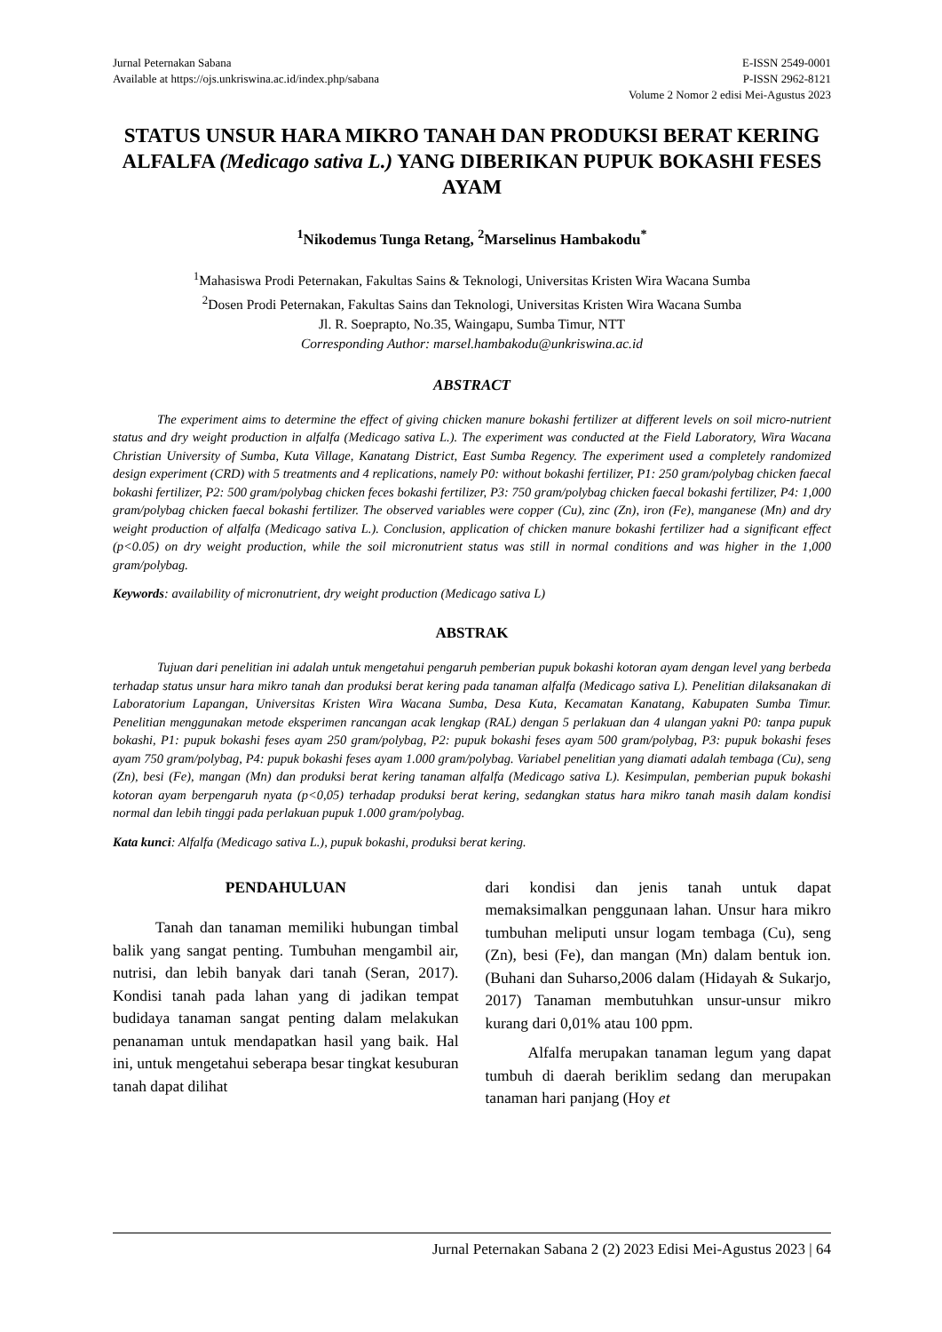Jurnal Peternakan Sabana
Available at https://ojs.unkriswina.ac.id/index.php/sabana
E-ISSN 2549-0001
P-ISSN 2962-8121
Volume 2 Nomor 2 edisi Mei-Agustus 2023
STATUS UNSUR HARA MIKRO TANAH DAN PRODUKSI BERAT KERING ALFALFA (Medicago sativa L.) YANG DIBERIKAN PUPUK BOKASHI FESES AYAM
<sup>1</sup> Nikodemus Tunga Retang, <sup>2</sup>Marselinus Hambakodu<sup>*</sup>
<sup>1</sup> Mahasiswa Prodi Peternakan, Fakultas Sains & Teknologi, Universitas Kristen Wira Wacana Sumba
<sup>2</sup> Dosen Prodi Peternakan, Fakultas Sains dan Teknologi, Universitas Kristen Wira Wacana Sumba
Jl. R. Soeprapto, No.35, Waingapu, Sumba Timur, NTT
Corresponding Author: marsel.hambakodu@unkriswina.ac.id
ABSTRACT
The experiment aims to determine the effect of giving chicken manure bokashi fertilizer at different levels on soil micro-nutrient status and dry weight production in alfalfa (Medicago sativa L.). The experiment was conducted at the Field Laboratory, Wira Wacana Christian University of Sumba, Kuta Village, Kanatang District, East Sumba Regency. The experiment used a completely randomized design experiment (CRD) with 5 treatments and 4 replications, namely P0: without bokashi fertilizer, P1: 250 gram/polybag chicken faecal bokashi fertilizer, P2: 500 gram/polybag chicken feces bokashi fertilizer, P3: 750 gram/polybag chicken faecal bokashi fertilizer, P4: 1,000 gram/polybag chicken faecal bokashi fertilizer. The observed variables were copper (Cu), zinc (Zn), iron (Fe), manganese (Mn) and dry weight production of alfalfa (Medicago sativa L.). Conclusion, application of chicken manure bokashi fertilizer had a significant effect (p<0.05) on dry weight production, while the soil micronutrient status was still in normal conditions and was higher in the 1,000 gram/polybag.
Keywords: availability of micronutrient, dry weight production (Medicago sativa L)
ABSTRAK
Tujuan dari penelitian ini adalah untuk mengetahui pengaruh pemberian pupuk bokashi kotoran ayam dengan level yang berbeda terhadap status unsur hara mikro tanah dan produksi berat kering pada tanaman alfalfa (Medicago sativa L). Penelitian dilaksanakan di Laboratorium Lapangan, Universitas Kristen Wira Wacana Sumba, Desa Kuta, Kecamatan Kanatang, Kabupaten Sumba Timur. Penelitian menggunakan metode eksperimen rancangan acak lengkap (RAL) dengan 5 perlakuan dan 4 ulangan yakni P0: tanpa pupuk bokashi, P1: pupuk bokashi feses ayam 250 gram/polybag, P2: pupuk bokashi feses ayam 500 gram/polybag, P3: pupuk bokashi feses ayam 750 gram/polybag, P4: pupuk bokashi feses ayam 1.000 gram/polybag. Variabel penelitian yang diamati adalah tembaga (Cu), seng (Zn), besi (Fe), mangan (Mn) dan produksi berat kering tanaman alfalfa (Medicago sativa L). Kesimpulan, pemberian pupuk bokashi kotoran ayam berpengaruh nyata (p<0,05) terhadap produksi berat kering, sedangkan status hara mikro tanah masih dalam kondisi normal dan lebih tinggi pada perlakuan pupuk 1.000 gram/polybag.
Kata kunci: Alfalfa (Medicago sativa L.), pupuk bokashi, produksi berat kering.
PENDAHULUAN
Tanah dan tanaman memiliki hubungan timbal balik yang sangat penting. Tumbuhan mengambil air, nutrisi, dan lebih banyak dari tanah (Seran, 2017). Kondisi tanah pada lahan yang di jadikan tempat budidaya tanaman sangat penting dalam melakukan penanaman untuk mendapatkan hasil yang baik. Hal ini, untuk mengetahui seberapa besar tingkat kesuburan tanah dapat dilihat
dari kondisi dan jenis tanah untuk dapat memaksimalkan penggunaan lahan. Unsur hara mikro tumbuhan meliputi unsur logam tembaga (Cu), seng (Zn), besi (Fe), dan mangan (Mn) dalam bentuk ion. (Buhani dan Suharso,2006 dalam (Hidayah & Sukarjo, 2017) Tanaman membutuhkan unsur-unsur mikro kurang dari 0,01% atau 100 ppm.
Alfalfa merupakan tanaman legum yang dapat tumbuh di daerah beriklim sedang dan merupakan tanaman hari panjang (Hoy et
Jurnal Peternakan Sabana 2 (2) 2023 Edisi Mei-Agustus 2023 | 64